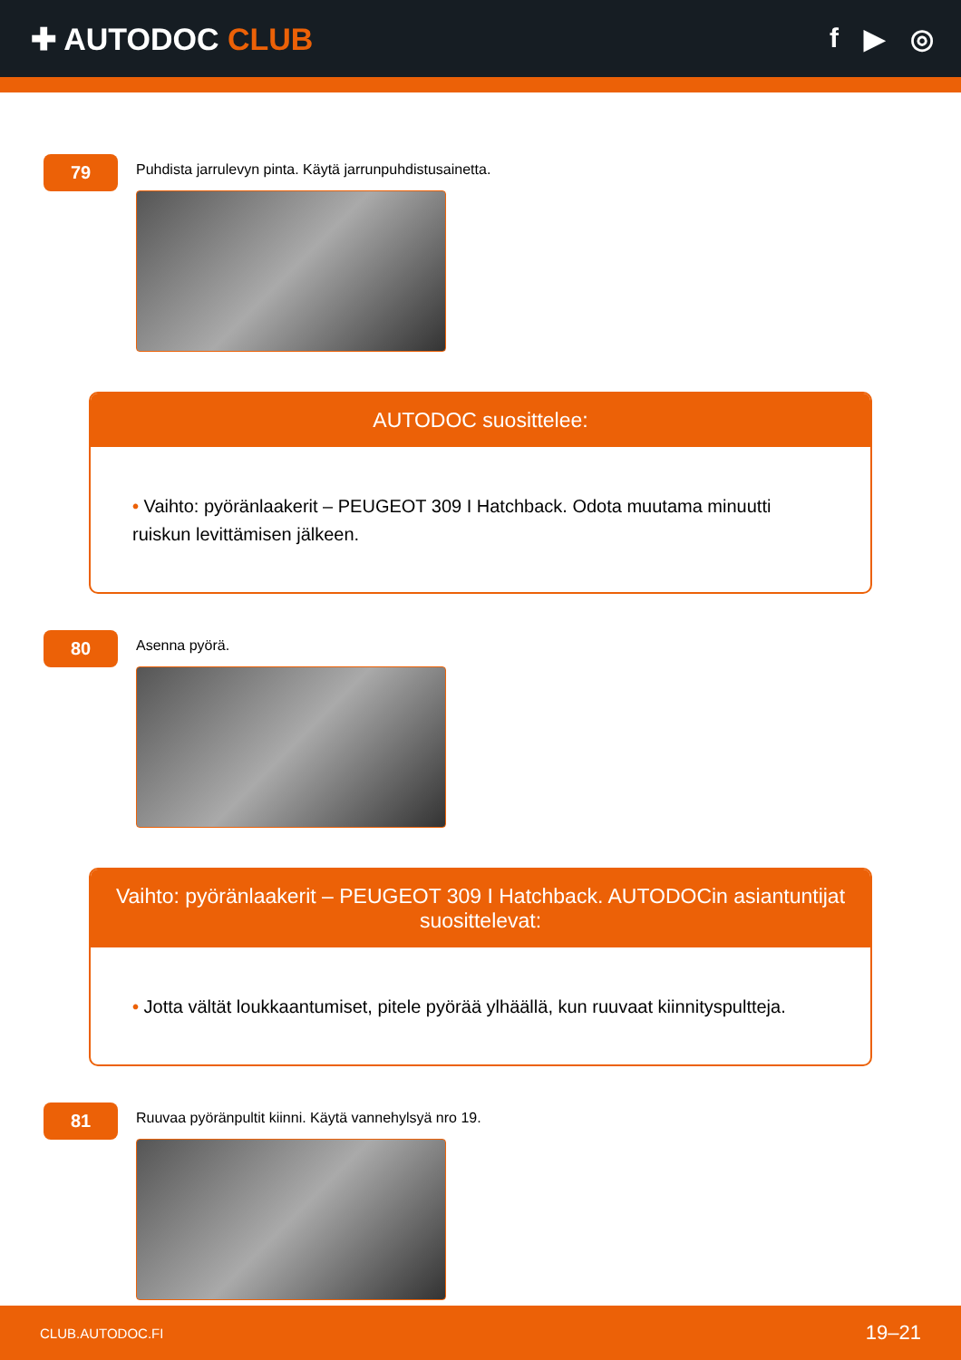✚ AUTODOC CLUB f ▶ ◎
79
Puhdista jarrulevyn pinta. Käytä jarrunpuhdistusainetta.
AUTODOC suosittelee:
• Vaihto: pyöränlaakerit – PEUGEOT 309 I Hatchback. Odota muutama minuutti ruiskun levittämisen jälkeen.
80
Asenna pyörä.
Vaihto: pyöränlaakerit – PEUGEOT 309 I Hatchback. AUTODOCin asiantuntijat suosittelevat:
• Jotta vältät loukkaantumiset, pitele pyörää ylhäällä, kun ruuvaat kiinnityspultteja.
81
Ruuvaa pyöränpultit kiinni. Käytä vannehylsyä nro 19.
CLUB.AUTODOC.FI 19–21